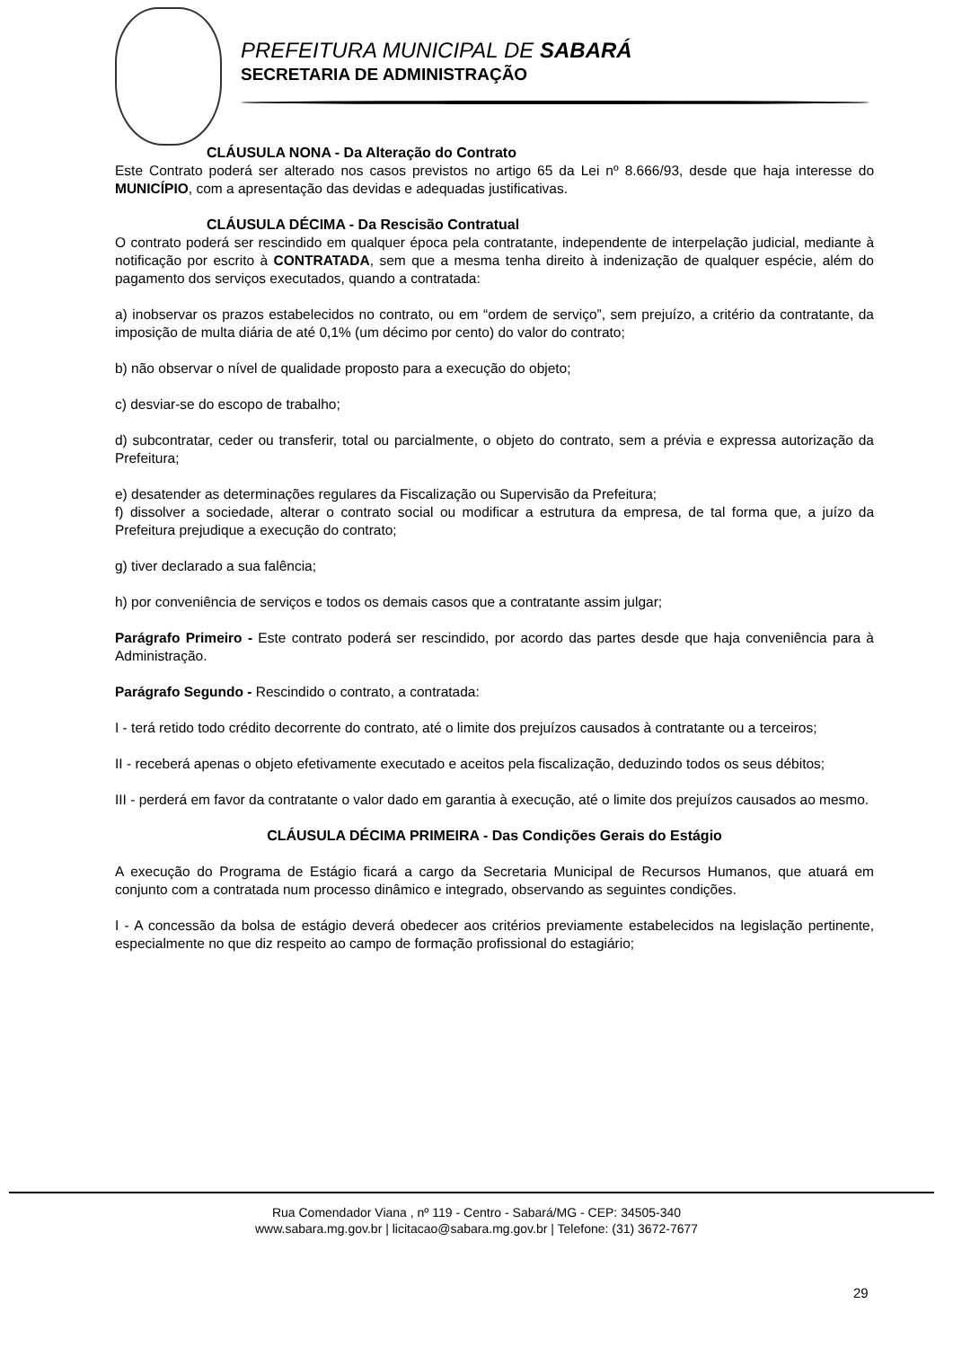PREFEITURA MUNICIPAL DE SABARÁ
SECRETARIA DE ADMINISTRAÇÃO
CLÁUSULA NONA - Da Alteração do Contrato
Este Contrato poderá ser alterado nos casos previstos no artigo 65 da Lei nº 8.666/93, desde que haja interesse do MUNICÍPIO, com a apresentação das devidas e adequadas justificativas.
CLÁUSULA DÉCIMA - Da Rescisão Contratual
O contrato poderá ser rescindido em qualquer época pela contratante, independente de interpelação judicial, mediante à notificação por escrito à CONTRATADA, sem que a mesma tenha direito à indenização de qualquer espécie, além do pagamento dos serviços executados, quando a contratada:
a) inobservar os prazos estabelecidos no contrato, ou em “ordem de serviço”, sem prejuízo, a critério da contratante, da imposição de multa diária de até 0,1% (um décimo por cento) do valor do contrato;
b) não observar o nível de qualidade proposto para a execução do objeto;
c) desviar-se do escopo de trabalho;
d) subcontratar, ceder ou transferir, total ou parcialmente, o objeto do contrato, sem a prévia e expressa autorização da Prefeitura;
e) desatender as determinações regulares da Fiscalização ou Supervisão da Prefeitura;
f) dissolver a sociedade, alterar o contrato social ou modificar a estrutura da empresa, de tal forma que, a juízo da Prefeitura prejudique a execução do contrato;
g) tiver declarado a sua falência;
h) por conveniência de serviços e todos os demais casos que a contratante assim julgar;
Parágrafo Primeiro - Este contrato poderá ser rescindido, por acordo das partes desde que haja conveniência para à Administração.
Parágrafo Segundo - Rescindido o contrato, a contratada:
I - terá retido todo crédito decorrente do contrato, até o limite dos prejuízos causados à contratante ou a terceiros;
II - receberá apenas o objeto efetivamente executado e aceitos pela fiscalização, deduzindo todos os seus débitos;
III - perderá em favor da contratante o valor dado em garantia à execução, até o limite dos prejuízos causados ao mesmo.
CLÁUSULA DÉCIMA PRIMEIRA - Das Condições Gerais do Estágio
A execução do Programa de Estágio ficará a cargo da Secretaria Municipal de Recursos Humanos, que atuará em conjunto com a contratada num processo dinâmico e integrado, observando as seguintes condições.
I - A concessão da bolsa de estágio deverá obedecer aos critérios previamente estabelecidos na legislação pertinente, especialmente no que diz respeito ao campo de formação profissional do estagiário;
Rua Comendador Viana , nº 119 - Centro - Sabará/MG - CEP: 34505-340
www.sabara.mg.gov.br | licitacao@sabara.mg.gov.br | Telefone: (31) 3672-7677
29